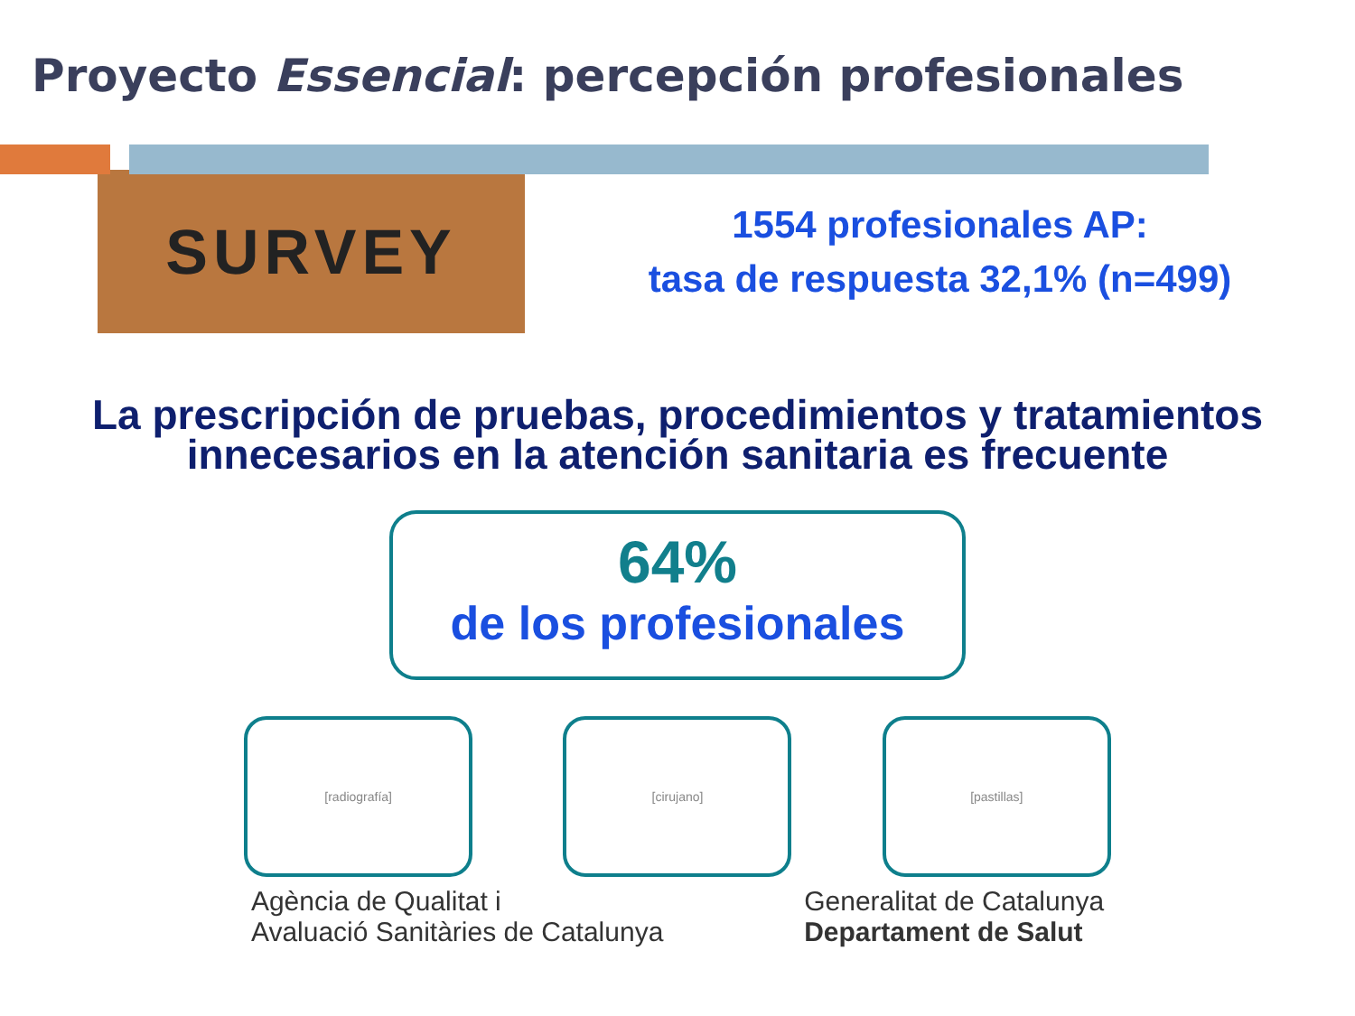Proyecto Essencial: percepción profesionales
SURVEY
1554 profesionales AP:
tasa de respuesta 32,1% (n=499)
La prescripción de pruebas, procedimientos y tratamientos
innecesarios en la atención sanitaria es frecuente
64%
de los profesionales
[radiografía] [cirujano] [pastillas]
Agència de Qualitat i
Avaluació Sanitàries de Catalunya
Generalitat de Catalunya
Departament de Salut